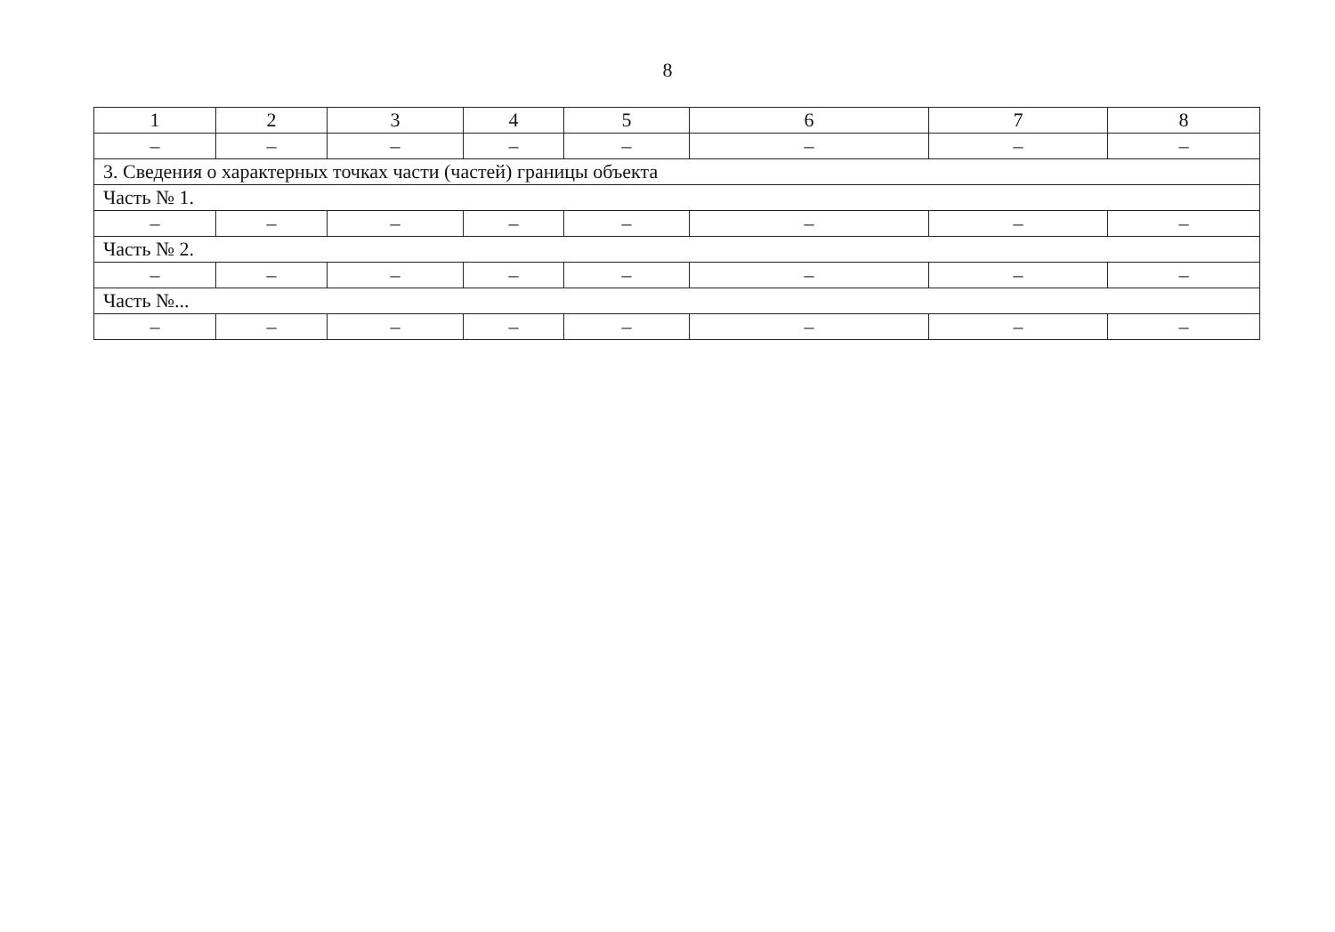8
| 1 | 2 | 3 | 4 | 5 | 6 | 7 | 8 |
| – | – | – | – | – | – | – | – |
| 3. Сведения о характерных точках части (частей) границы объекта | | | | | | | |
| Часть № 1. | | | | | | | |
| – | – | – | – | – | – | – | – |
| Часть № 2. | | | | | | | |
| – | – | – | – | – | – | – | – |
| Часть №... | | | | | | | |
| – | – | – | – | – | – | – | – |